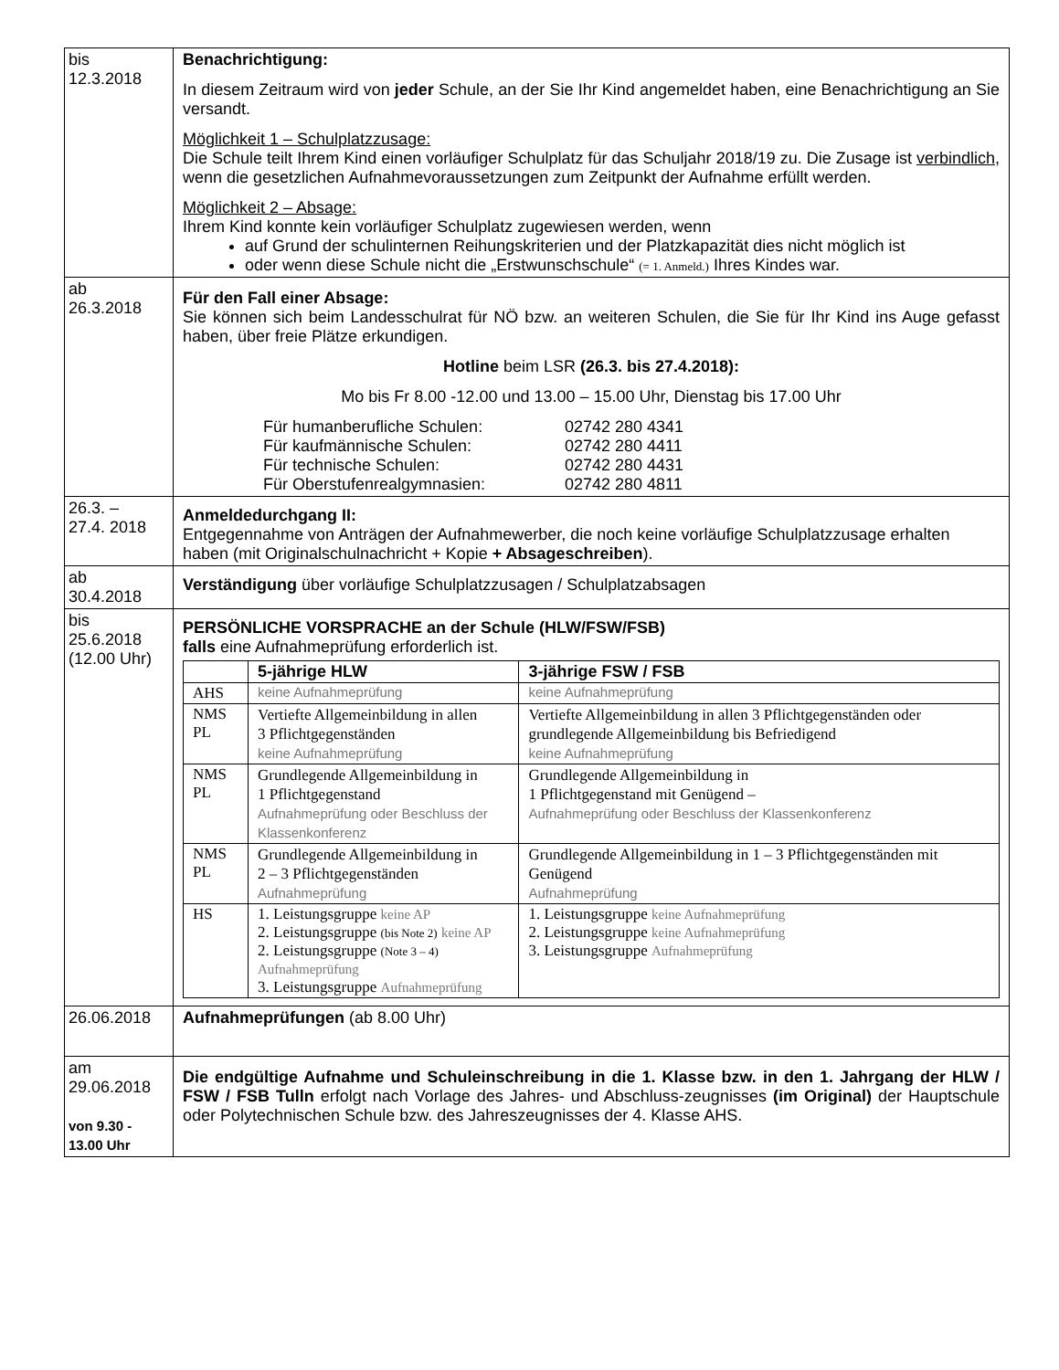| bis 12.3.2018 | Benachrichtigung: In diesem Zeitraum wird von jeder Schule, an der Sie Ihr Kind angemeldet haben, eine Benachrichtigung an Sie versandt. Möglichkeit 1 – Schulplatzzusage: Die Schule teilt Ihrem Kind einen vorläufiger Schulplatz für das Schuljahr 2018/19 zu. Die Zusage ist verbindlich , wenn die gesetzlichen Aufnahmevoraussetzungen zum Zeitpunkt der Aufnahme erfüllt werden. Möglichkeit 2 – Absage: Ihrem Kind konnte kein vorläufiger Schulplatz zugewiesen werden, wenn auf Grund der schulinternen Reihungskriterien und der Platzkapazität dies nicht möglich ist oder wenn diese Schule nicht die „Erstwunschschule“ (= 1. Anmeld.) Ihres Kindes war. |
| ab 26.3.2018 | Für den Fall einer Absage: Sie können sich beim Landesschulrat für NÖ bzw. an weiteren Schulen, die Sie für Ihr Kind ins Auge gefasst haben, über freie Plätze erkundigen. Hotline beim LSR (26.3. bis 27.4.2018): Mo bis Fr 8.00 -12.00 und 13.00 – 15.00 Uhr, Dienstag bis 17.00 Uhr / Für humanberufliche Schulen: / 02742 280 4341 / / Für kaufmännische Schulen: / 02742 280 4411 / / Für technische Schulen: / 02742 280 4431 / / Für Oberstufenrealgymnasien: / 02742 280 4811 / |
| 26.3. – 27.4. 2018 | Anmeldedurchgang II: Entgegennahme von Anträgen der Aufnahmewerber, die noch keine vorläufige Schulplatzzusage erhalten haben (mit Originalschulnachricht + Kopie + Absageschreiben ). |
| ab 30.4.2018 | Verständigung über vorläufige Schulplatzzusagen / Schulplatzabsagen |
| bis 25.6.2018 (12.00 Uhr) | PERSÖNLICHE VORSPRACHE an der Schule (HLW/FSW/FSB) falls eine Aufnahmeprüfung erforderlich ist. / / 5-jährige HLW / 3-jährige FSW / FSB / / --- / --- / --- / / AHS / keine Aufnahmeprüfung / keine Aufnahmeprüfung / / NMS PL / Vertiefte Allgemeinbildung in allen 3 Pflichtgegenständen keine Aufnahmeprüfung / Vertiefte Allgemeinbildung in allen 3 Pflichtgegenständen oder grundlegende Allgemeinbildung bis Befriedigend keine Aufnahmeprüfung / / NMS PL / Grundlegende Allgemeinbildung in 1 Pflichtgegenstand Aufnahmeprüfung oder Beschluss der Klassenkonferenz / Grundlegende Allgemeinbildung in 1 Pflichtgegenstand mit Genügend – Aufnahmeprüfung oder Beschluss der Klassenkonferenz / / NMS PL / Grundlegende Allgemeinbildung in 2 – 3 Pflichtgegenständen Aufnahmeprüfung / Grundlegende Allgemeinbildung in 1 – 3 Pflichtgegenständen mit Genügend Aufnahmeprüfung / / HS / 1. Leistungsgruppe keine AP 2. Leistungsgruppe (bis Note 2) keine AP 2. Leistungsgruppe (Note 3 – 4) Aufnahmeprüfung 3. Leistungsgruppe Aufnahmeprüfung / 1. Leistungsgruppe keine Aufnahmeprüfung 2. Leistungsgruppe keine Aufnahmeprüfung 3. Leistungsgruppe Aufnahmeprüfung / |
| 26.06.2018 | Aufnahmeprüfungen (ab 8.00 Uhr) |
| am 29.06.2018 von 9.30 - 13.00 Uhr | Die endgültige Aufnahme und Schuleinschreibung in die 1. Klasse bzw. in den 1. Jahrgang der HLW / FSW / FSB Tulln erfolgt nach Vorlage des Jahres- und Abschluss-zeugnisses (im Original) der Hauptschule oder Polytechnischen Schule bzw. des Jahreszeugnisses der 4. Klasse AHS. |